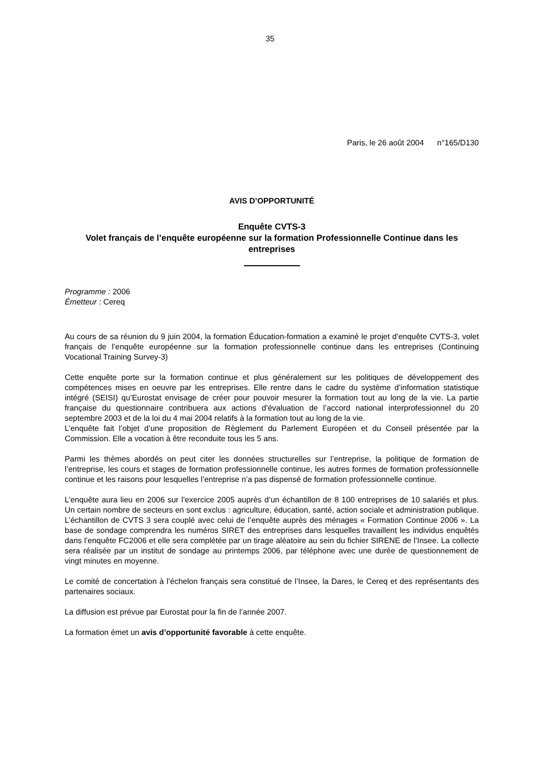35
Paris, le 26 août 2004 n°165/D130
AVIS D’OPPORTUNITÉ
Enquête CVTS-3
Volet français de l’enquête européenne sur la formation Professionnelle Continue dans les entreprises
Programme : 2006
Émetteur : Cereq
Au cours de sa réunion du 9 juin 2004, la formation Éducation-formation a examiné le projet d’enquête CVTS-3, volet français de l’enquête européenne sur la formation professionnelle continue dans les entreprises (Continuing Vocational Training Survey-3)
Cette enquête porte sur la formation continue et plus généralement sur les politiques de développement des compétences mises en oeuvre par les entreprises. Elle rentre dans le cadre du système d’information statistique intégré (SEISI) qu’Eurostat envisage de créer pour pouvoir mesurer la formation tout au long de la vie. La partie française du questionnaire contribuera aux actions d’évaluation de l’accord national interprofessionnel du 20 septembre 2003 et de la loi du 4 mai 2004 relatifs à la formation tout au long de la vie.
L’enquête fait l’objet d’une proposition de Règlement du Parlement Européen et du Conseil présentée par la Commission. Elle a vocation à être reconduite tous les 5 ans.
Parmi les thèmes abordés on peut citer les données structurelles sur l’entreprise, la politique de formation de l’entreprise, les cours et stages de formation professionnelle continue, les autres formes de formation professionnelle continue et les raisons pour lesquelles l’entreprise n’a pas dispensé de formation professionnelle continue.
L’enquête aura lieu en 2006 sur l’exercice 2005 auprès d’un échantillon de 8 100 entreprises de 10 salariés et plus. Un certain nombre de secteurs en sont exclus : agriculture, éducation, santé, action sociale et administration publique. L’échantillon de CVTS 3 sera couplé avec celui de l’enquête auprès des ménages « Formation Continue 2006 ». La base de sondage comprendra les numéros SIRET des entreprises dans lesquelles travaillent les individus enquêtés dans l’enquête FC2006 et elle sera complétée par un tirage aléatoire au sein du fichier SIRENE de l’Insee. La collecte sera réalisée par un institut de sondage au printemps 2006, par téléphone avec une durée de questionnement de vingt minutes en moyenne.
Le comité de concertation à l’échelon français sera constitué de l’Insee, la Dares, le Cereq et des représentants des partenaires sociaux.
La diffusion est prévue par Eurostat pour la fin de l’année 2007.
La formation émet un avis d’opportunité favorable à cette enquête.